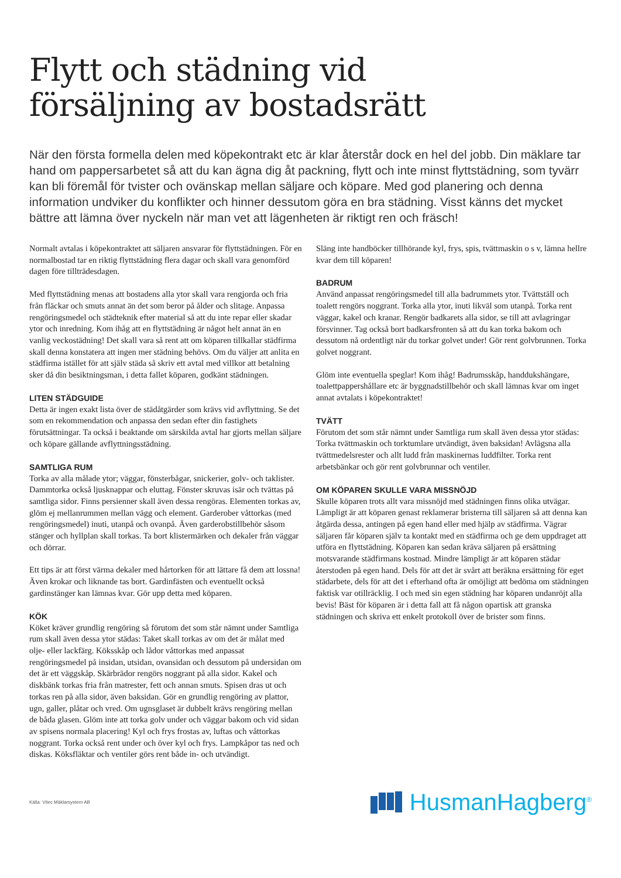Flytt och städning vid
försäljning av bostadsrätt
När den första formella delen med köpekontrakt etc är klar återstår dock en hel del jobb. Din mäklare tar hand om pappersarbetet så att du kan ägna dig åt packning, flytt och inte minst flyttstädning, som tyvärr kan bli föremål för tvister och ovänskap mellan säljare och köpare. Med god planering och denna information undviker du konflikter och hinner dessutom göra en bra städning. Visst känns det mycket bättre att lämna över nyckeln när man vet att lägenheten är riktigt ren och fräsch!
Normalt avtalas i köpekontraktet att säljaren ansvarar för flyttstädningen. För en normalbostad tar en riktig flyttstädning flera dagar och skall vara genomförd dagen före tillträdesdagen.
Med flyttstädning menas att bostadens alla ytor skall vara rengjorda och fria från fläckar och smuts annat än det som beror på ålder och slitage. Anpassa rengöringsmedel och städteknik efter material så att du inte repar eller skadar ytor och inredning. Kom ihåg att en flyttstädning är något helt annat än en vanlig veckostädning! Det skall vara så rent att om köparen tillkallar städfirma skall denna konstatera att ingen mer städning behövs. Om du väljer att anlita en städfirma istället för att själv städa så skriv ett avtal med villkor att betalning sker då din besiktningsman, i detta fallet köparen, godkänt städningen.
LITEN STÄDGUIDE
Detta är ingen exakt lista över de städåtgärder som krävs vid avflyttning. Se det som en rekommendation och anpassa den sedan efter din fastighets förutsättningar. Ta också i beaktande om särskilda avtal har gjorts mellan säljare och köpare gällande avflyttningsstädning.
SAMTLIGA RUM
Torka av alla målade ytor; väggar, fönsterbågar, snickerier, golv- och taklister. Dammtorka också ljusknappar och eluttag. Fönster skruvas isär och tvättas på samtliga sidor. Finns persienner skall även dessa rengöras. Elementen torkas av, glöm ej mellanrummen mellan vägg och element. Garderober våttorkas (med rengöringsmedel) inuti, utanpå och ovanpå. Även garderobstillbehör såsom stänger och hyllplan skall torkas. Ta bort klistermärken och dekaler från väggar och dörrar.
Ett tips är att först värma dekaler med hårtorken för att lättare få dem att lossna! Även krokar och liknande tas bort. Gardinfästen och eventuellt också gardinstänger kan lämnas kvar. Gör upp detta med köparen.
KÖK
Köket kräver grundlig rengöring så förutom det som står nämnt under Samtliga rum skall även dessa ytor städas: Taket skall torkas av om det är målat med olje- eller lackfärg. Köksskåp och lådor våttorkas med anpassat rengöringsmedel på insidan, utsidan, ovansidan och dessutom på undersidan om det är ett väggskåp. Skärbrädor rengörs noggrant på alla sidor. Kakel och diskbänk torkas fria från matrester, fett och annan smuts. Spisen dras ut och torkas ren på alla sidor, även baksidan. Gör en grundlig rengöring av plattor, ugn, galler, plåtar och vred. Om ugnsglaset är dubbelt krävs rengöring mellan de båda glasen. Glöm inte att torka golv under och väggar bakom och vid sidan av spisens normala placering! Kyl och frys frostas av, luftas och våttorkas noggrant. Torka också rent under och över kyl och frys. Lampkåpor tas ned och diskas. Köksfläktar och ventiler görs rent både in- och utvändigt.
Släng inte handböcker tillhörande kyl, frys, spis, tvättmaskin o s v, lämna hellre kvar dem till köparen!
BADRUM
Använd anpassat rengöringsmedel till alla badrummets ytor. Tvättställ och toalett rengörs noggrant. Torka alla ytor, inuti likväl som utanpå. Torka rent väggar, kakel och kranar. Rengör badkarets alla sidor, se till att avlagringar försvinner. Tag också bort badkarsfronten så att du kan torka bakom och dessutom nå ordentligt när du torkar golvet under! Gör rent golvbrunnen. Torka golvet noggrant.
Glöm inte eventuella speglar! Kom ihåg! Badrumsskåp, handdukshängare, toalettpappershållare etc är byggnadstillbehör och skall lämnas kvar om inget annat avtalats i köpekontraktet!
TVÄTT
Förutom det som står nämnt under Samtliga rum skall även dessa ytor städas: Torka tvättmaskin och torktumlare utvändigt, även baksidan! Avlägsna alla tvättmedelsrester och allt ludd från maskinernas luddfilter. Torka rent arbetsbänkar och gör rent golvbrunnar och ventiler.
OM KÖPAREN SKULLE VARA MISSNÖJD
Skulle köparen trots allt vara missnöjd med städningen finns olika utvägar. Lämpligt är att köparen genast reklamerar bristerna till säljaren så att denna kan åtgärda dessa, antingen på egen hand eller med hjälp av städfirma. Vägrar säljaren får köparen själv ta kontakt med en städfirma och ge dem uppdraget att utföra en flyttstädning. Köparen kan sedan kräva säljaren på ersättning motsvarande städfirmans kostnad. Mindre lämpligt är att köparen städar återstoden på egen hand. Dels för att det är svårt att beräkna ersättning för eget städarbete, dels för att det i efterhand ofta är omöjligt att bedöma om städningen faktisk var otillräcklig. I och med sin egen städning har köparen undanröjt alla bevis! Bäst för köparen är i detta fall att få någon opartisk att granska städningen och skriva ett enkelt protokoll över de brister som finns.
Källa: Vitec Mäklarsystem AB
HusmanHagberg<sup>®</sup>